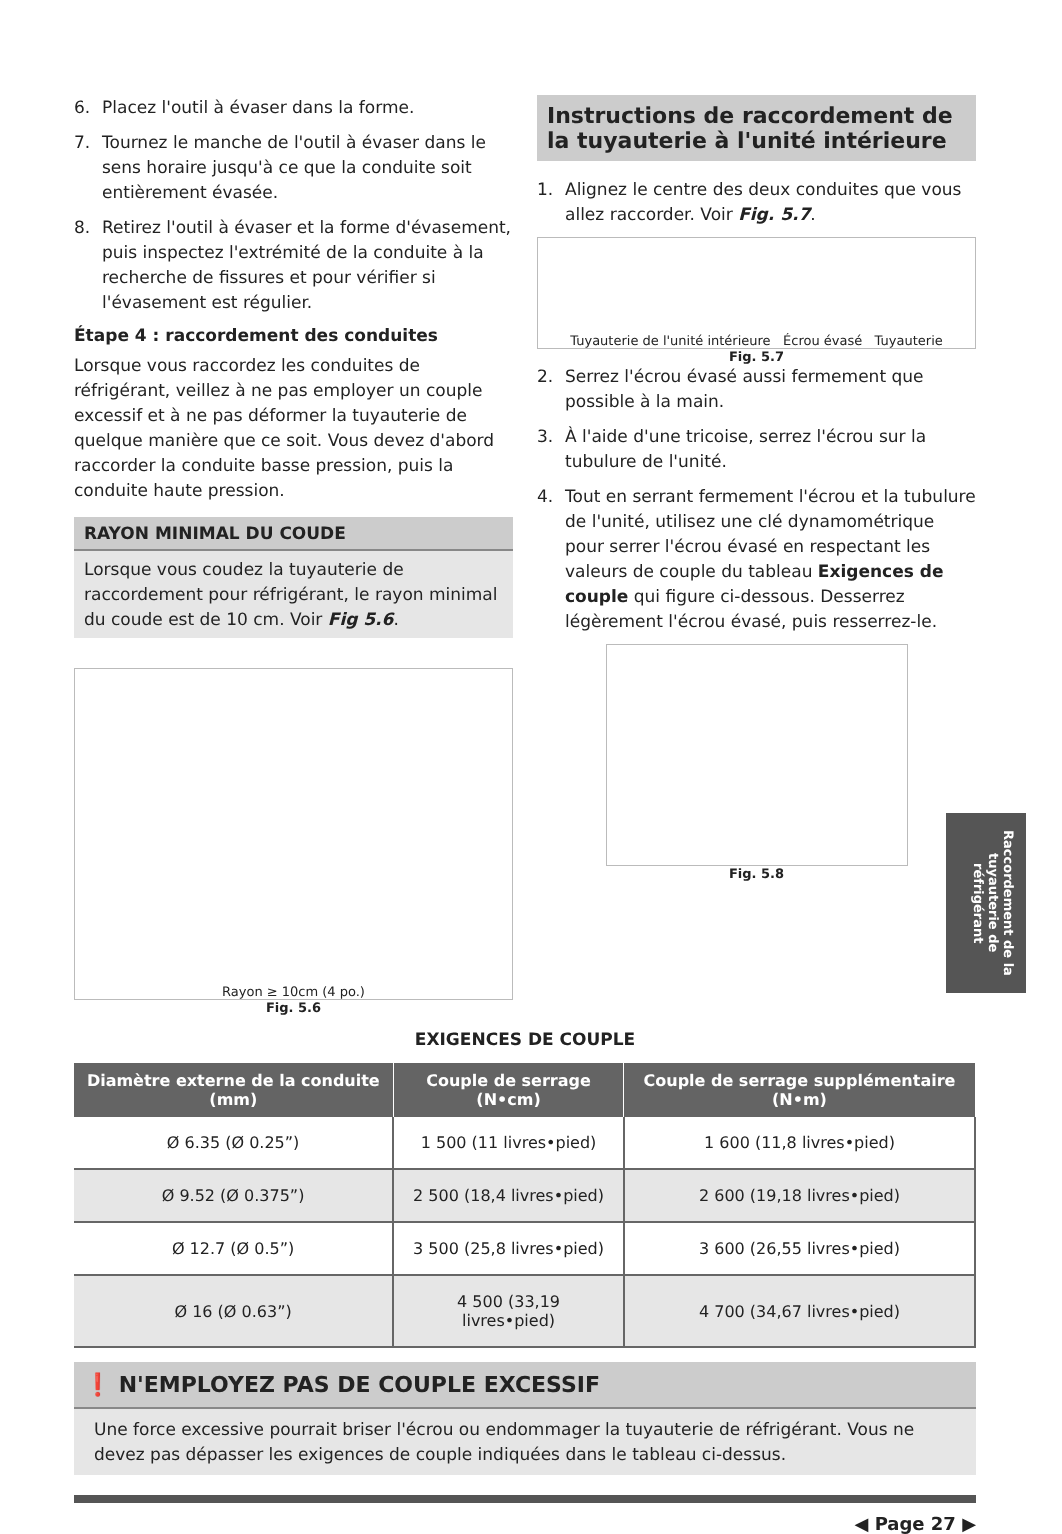6. Placez l'outil à évaser dans la forme.
7. Tournez le manche de l'outil à évaser dans le sens horaire jusqu'à ce que la conduite soit entièrement évasée.
8. Retirez l'outil à évaser et la forme d'évasement, puis inspectez l'extrémité de la conduite à la recherche de fissures et pour vérifier si l'évasement est régulier.
Étape 4 : raccordement des conduites
Lorsque vous raccordez les conduites de réfrigérant, veillez à ne pas employer un couple excessif et à ne pas déformer la tuyauterie de quelque manière que ce soit. Vous devez d'abord raccorder la conduite basse pression, puis la conduite haute pression.
RAYON MINIMAL DU COUDE
Lorsque vous coudez la tuyauterie de raccordement pour réfrigérant, le rayon minimal du coude est de 10 cm. Voir Fig 5.6.
Rayon ≥ 10cm (4 po.)
Fig. 5.6
Instructions de raccordement de la tuyauterie à l'unité intérieure
1. Alignez le centre des deux conduites que vous allez raccorder. Voir Fig. 5.7.
Tuyauterie de l'unité intérieure Écrou évasé Tuyauterie
Fig. 5.7
2. Serrez l'écrou évasé aussi fermement que possible à la main.
3. À l'aide d'une tricoise, serrez l'écrou sur la tubulure de l'unité.
4. Tout en serrant fermement l'écrou et la tubulure de l'unité, utilisez une clé dynamométrique pour serrer l'écrou évasé en respectant les valeurs de couple du tableau Exigences de couple qui figure ci-dessous. Desserrez légèrement l'écrou évasé, puis resserrez-le.
Fig. 5.8
EXIGENCES DE COUPLE
| Diamètre externe de la conduite (mm) | Couple de serrage (N•cm) | Couple de serrage supplémentaire (N•m) |
| --- | --- | --- |
| Ø 6.35 (Ø 0.25”) | 1 500 (11 livres•pied) | 1 600 (11,8 livres•pied) |
| Ø 9.52 (Ø 0.375”) | 2 500 (18,4 livres•pied) | 2 600 (19,18 livres•pied) |
| Ø 12.7 (Ø 0.5”) | 3 500 (25,8 livres•pied) | 3 600 (26,55 livres•pied) |
| Ø 16 (Ø 0.63”) | 4 500 (33,19 livres•pied) | 4 700 (34,67 livres•pied) |
❗ N'EMPLOYEZ PAS DE COUPLE EXCESSIF
Une force excessive pourrait briser l'écrou ou endommager la tuyauterie de réfrigérant. Vous ne devez pas dépasser les exigences de couple indiquées dans le tableau ci-dessus.
◀ Page 27 ▶
Raccordement de la tuyauterie de réfrigérant